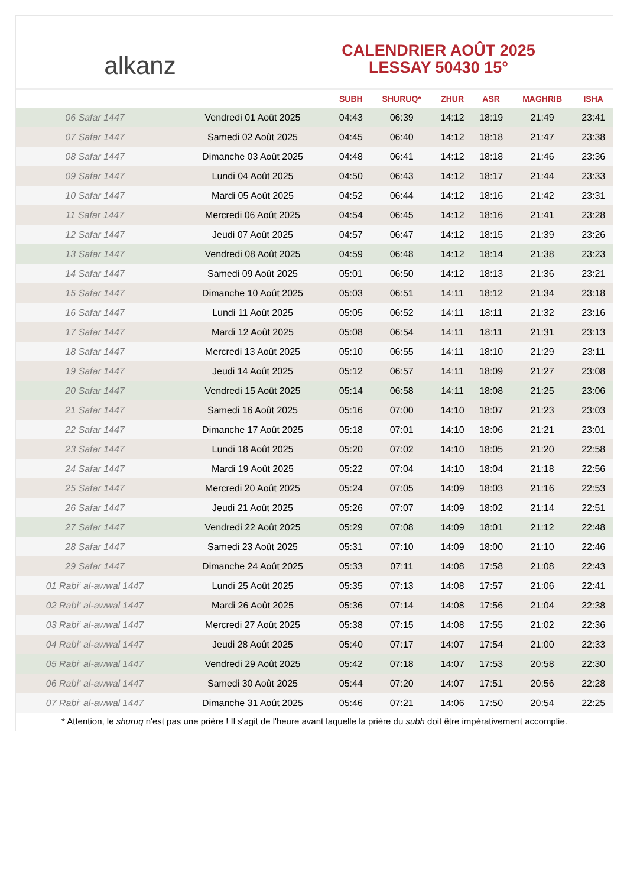alkanz
CALENDRIER AOÛT 2025
LESSAY 50430 15°
| | | SUBH | SHURUQ* | ZHUR | ASR | MAGHRIB | ISHA |
| --- | --- | --- | --- | --- | --- | --- | --- |
| 06 Safar 1447 | Vendredi 01 Août 2025 | 04:43 | 06:39 | 14:12 | 18:19 | 21:49 | 23:41 |
| 07 Safar 1447 | Samedi 02 Août 2025 | 04:45 | 06:40 | 14:12 | 18:18 | 21:47 | 23:38 |
| 08 Safar 1447 | Dimanche 03 Août 2025 | 04:48 | 06:41 | 14:12 | 18:18 | 21:46 | 23:36 |
| 09 Safar 1447 | Lundi 04 Août 2025 | 04:50 | 06:43 | 14:12 | 18:17 | 21:44 | 23:33 |
| 10 Safar 1447 | Mardi 05 Août 2025 | 04:52 | 06:44 | 14:12 | 18:16 | 21:42 | 23:31 |
| 11 Safar 1447 | Mercredi 06 Août 2025 | 04:54 | 06:45 | 14:12 | 18:16 | 21:41 | 23:28 |
| 12 Safar 1447 | Jeudi 07 Août 2025 | 04:57 | 06:47 | 14:12 | 18:15 | 21:39 | 23:26 |
| 13 Safar 1447 | Vendredi 08 Août 2025 | 04:59 | 06:48 | 14:12 | 18:14 | 21:38 | 23:23 |
| 14 Safar 1447 | Samedi 09 Août 2025 | 05:01 | 06:50 | 14:12 | 18:13 | 21:36 | 23:21 |
| 15 Safar 1447 | Dimanche 10 Août 2025 | 05:03 | 06:51 | 14:11 | 18:12 | 21:34 | 23:18 |
| 16 Safar 1447 | Lundi 11 Août 2025 | 05:05 | 06:52 | 14:11 | 18:11 | 21:32 | 23:16 |
| 17 Safar 1447 | Mardi 12 Août 2025 | 05:08 | 06:54 | 14:11 | 18:11 | 21:31 | 23:13 |
| 18 Safar 1447 | Mercredi 13 Août 2025 | 05:10 | 06:55 | 14:11 | 18:10 | 21:29 | 23:11 |
| 19 Safar 1447 | Jeudi 14 Août 2025 | 05:12 | 06:57 | 14:11 | 18:09 | 21:27 | 23:08 |
| 20 Safar 1447 | Vendredi 15 Août 2025 | 05:14 | 06:58 | 14:11 | 18:08 | 21:25 | 23:06 |
| 21 Safar 1447 | Samedi 16 Août 2025 | 05:16 | 07:00 | 14:10 | 18:07 | 21:23 | 23:03 |
| 22 Safar 1447 | Dimanche 17 Août 2025 | 05:18 | 07:01 | 14:10 | 18:06 | 21:21 | 23:01 |
| 23 Safar 1447 | Lundi 18 Août 2025 | 05:20 | 07:02 | 14:10 | 18:05 | 21:20 | 22:58 |
| 24 Safar 1447 | Mardi 19 Août 2025 | 05:22 | 07:04 | 14:10 | 18:04 | 21:18 | 22:56 |
| 25 Safar 1447 | Mercredi 20 Août 2025 | 05:24 | 07:05 | 14:09 | 18:03 | 21:16 | 22:53 |
| 26 Safar 1447 | Jeudi 21 Août 2025 | 05:26 | 07:07 | 14:09 | 18:02 | 21:14 | 22:51 |
| 27 Safar 1447 | Vendredi 22 Août 2025 | 05:29 | 07:08 | 14:09 | 18:01 | 21:12 | 22:48 |
| 28 Safar 1447 | Samedi 23 Août 2025 | 05:31 | 07:10 | 14:09 | 18:00 | 21:10 | 22:46 |
| 29 Safar 1447 | Dimanche 24 Août 2025 | 05:33 | 07:11 | 14:08 | 17:58 | 21:08 | 22:43 |
| 01 Rabi‘ al-awwal 1447 | Lundi 25 Août 2025 | 05:35 | 07:13 | 14:08 | 17:57 | 21:06 | 22:41 |
| 02 Rabi‘ al-awwal 1447 | Mardi 26 Août 2025 | 05:36 | 07:14 | 14:08 | 17:56 | 21:04 | 22:38 |
| 03 Rabi‘ al-awwal 1447 | Mercredi 27 Août 2025 | 05:38 | 07:15 | 14:08 | 17:55 | 21:02 | 22:36 |
| 04 Rabi‘ al-awwal 1447 | Jeudi 28 Août 2025 | 05:40 | 07:17 | 14:07 | 17:54 | 21:00 | 22:33 |
| 05 Rabi‘ al-awwal 1447 | Vendredi 29 Août 2025 | 05:42 | 07:18 | 14:07 | 17:53 | 20:58 | 22:30 |
| 06 Rabi‘ al-awwal 1447 | Samedi 30 Août 2025 | 05:44 | 07:20 | 14:07 | 17:51 | 20:56 | 22:28 |
| 07 Rabi‘ al-awwal 1447 | Dimanche 31 Août 2025 | 05:46 | 07:21 | 14:06 | 17:50 | 20:54 | 22:25 |
* Attention, le shuruq n'est pas une prière ! Il s'agit de l'heure avant laquelle la prière du subh doit être impérativement accomplie.